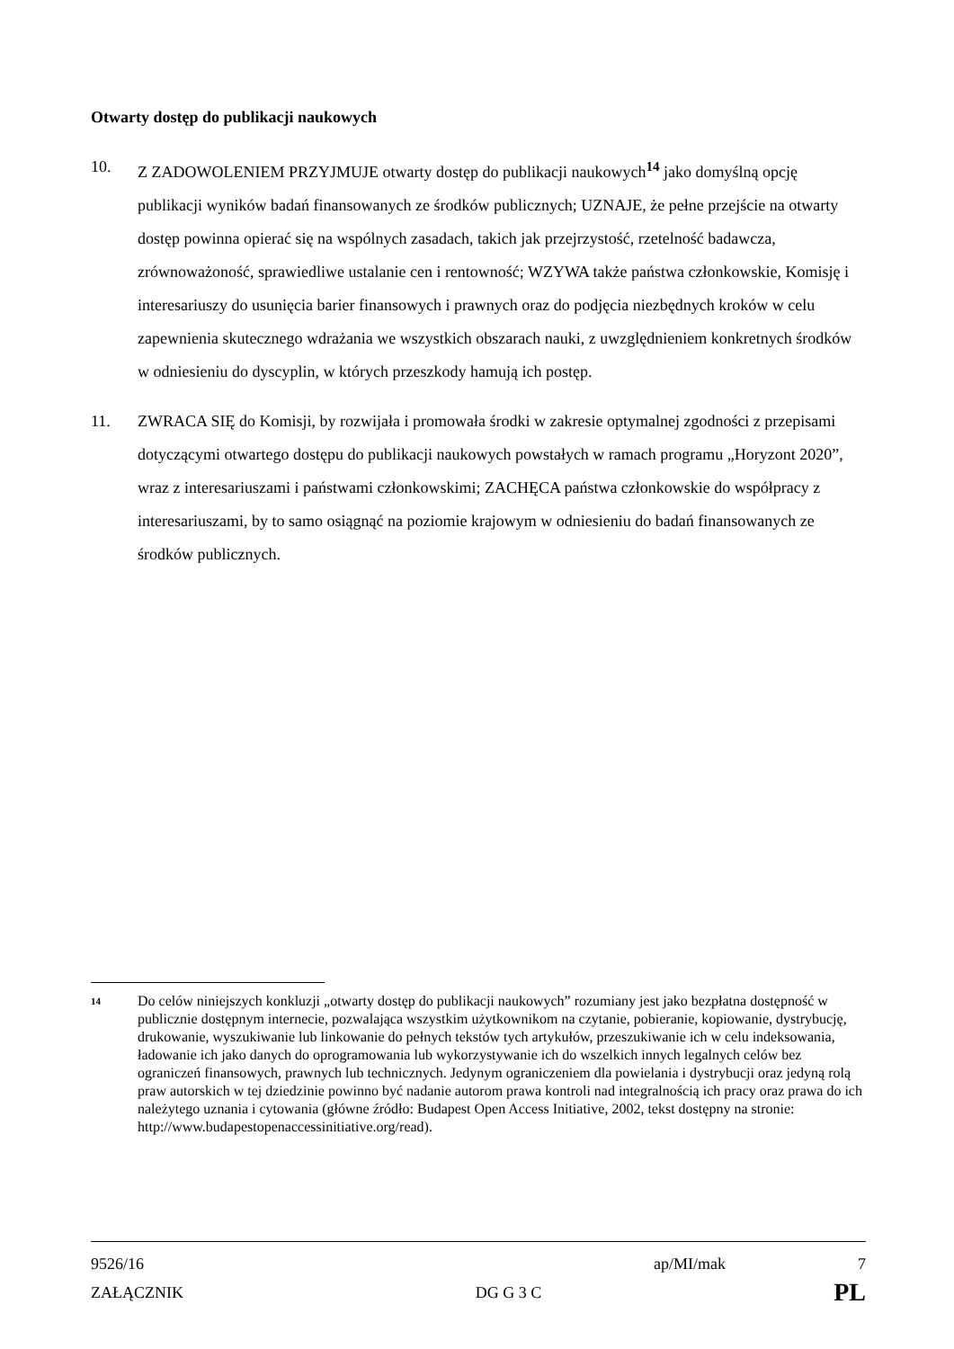Otwarty dostęp do publikacji naukowych
10. Z ZADOWOLENIEM PRZYJMUJE otwarty dostęp do publikacji naukowych<sup>14</sup> jako domyślną opcję publikacji wyników badań finansowanych ze środków publicznych; UZNAJE, że pełne przejście na otwarty dostęp powinna opierać się na wspólnych zasadach, takich jak przejrzystość, rzetelność badawcza, zrównoważoność, sprawiedliwe ustalanie cen i rentowność; WZYWA także państwa członkowskie, Komisję i interesariuszy do usunięcia barier finansowych i prawnych oraz do podjęcia niezbędnych kroków w celu zapewnienia skutecznego wdrażania we wszystkich obszarach nauki, z uwzględnieniem konkretnych środków w odniesieniu do dyscyplin, w których przeszkody hamują ich postęp.
11. ZWRACA SIĘ do Komisji, by rozwijała i promowała środki w zakresie optymalnej zgodności z przepisami dotyczącymi otwartego dostępu do publikacji naukowych powstałych w ramach programu „Horyzont 2020”, wraz z interesariuszami i państwami członkowskimi; ZACHĘCA państwa członkowskie do współpracy z interesariuszami, by to samo osiągnąć na poziomie krajowym w odniesieniu do badań finansowanych ze środków publicznych.
14
Do celów niniejszych konkluzji „otwarty dostęp do publikacji naukowych” rozumiany jest jako bezpłatna dostępność w publicznie dostępnym internecie, pozwalająca wszystkim użytkownikom na czytanie, pobieranie, kopiowanie, dystrybucję, drukowanie, wyszukiwanie lub linkowanie do pełnych tekstów tych artykułów, przeszukiwanie ich w celu indeksowania, ładowanie ich jako danych do oprogramowania lub wykorzystywanie ich do wszelkich innych legalnych celów bez ograniczeń finansowych, prawnych lub technicznych. Jedynym ograniczeniem dla powielania i dystrybucji oraz jedyną rolą praw autorskich w tej dziedzinie powinno być nadanie autorom prawa kontroli nad integralnością ich pracy oraz prawa do ich należytego uznania i cytowania (główne źródło: Budapest Open Access Initiative, 2002, tekst dostępny na stronie: http://www.budapestopenaccessinitiative.org/read).
9526/16 ap/MI/mak 7
ZAŁĄCZNIK DG G 3 C PL